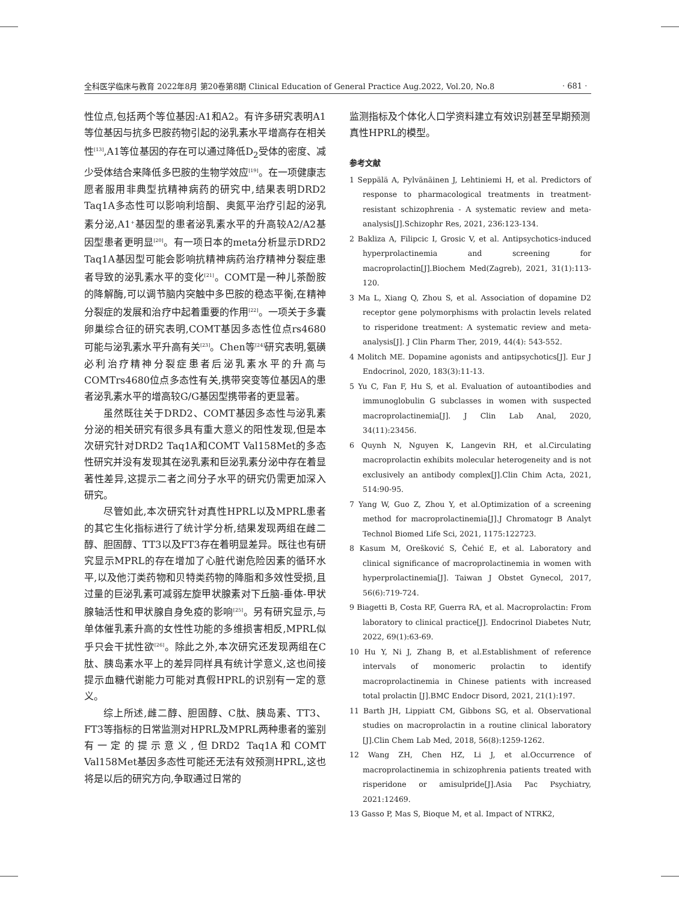全科医学临床与教育 2022年8月 第20卷第8期 Clinical Education of General Practice Aug.2022, Vol.20, No.8 · 681 ·
性位点,包括两个等位基因:A1和A2。有许多研究表明A1等位基因与抗多巴胺药物引起的泌乳素水平增高存在相关性<sup>[13]</sup>,A1等位基因的存在可以通过降低D<sub>2</sub>受体的密度、减少受体结合来降低多巴胺的生物学效应<sup>[19]</sup>。在一项健康志愿者服用非典型抗精神病药的研究中,结果表明DRD2 Taq1A多态性可以影响利培酮、奥氮平治疗引起的泌乳素分泌,A1<sup>+</sup>基因型的患者泌乳素水平的升高较A2/A2基因型患者更明显<sup>[20]</sup>。有一项日本的meta分析显示DRD2 Taq1A基因型可能会影响抗精神病药治疗精神分裂症患者导致的泌乳素水平的变化<sup>[21]</sup>。COMT是一种儿茶酚胺的降解酶,可以调节脑内突触中多巴胺的稳态平衡,在精神分裂症的发展和治疗中起着重要的作用<sup>[22]</sup>。一项关于多囊卵巢综合征的研究表明,COMT基因多态性位点rs4680可能与泌乳素水平升高有关<sup>[23]</sup>。Chen等<sup>[24]</sup>研究表明,氨磺必利治疗精神分裂症患者后泌乳素水平的升高与COMTrs4680位点多态性有关,携带突变等位基因A的患者泌乳素水平的增高较G/G基因型携带者的更显著。
虽然既往关于DRD2、COMT基因多态性与泌乳素分泌的相关研究有很多具有重大意义的阳性发现,但是本次研究针对DRD2 Taq1A和COMT Val158Met的多态性研究并没有发现其在泌乳素和巨泌乳素分泌中存在着显著性差异,这提示二者之间分子水平的研究仍需更加深入研究。
尽管如此,本次研究针对真性HPRL以及MPRL患者的其它生化指标进行了统计学分析,结果发现两组在雌二醇、胆固醇、TT3以及FT3存在着明显差异。既往也有研究显示MPRL的存在增加了心脏代谢危险因素的循环水平,以及他汀类药物和贝特类药物的降脂和多效性受损,且过量的巨泌乳素可减弱左旋甲状腺素对下丘脑-垂体-甲状腺轴活性和甲状腺自身免疫的影响<sup>[25]</sup>。另有研究显示,与单体催乳素升高的女性性功能的多维损害相反,MPRL似乎只会干扰性欲<sup>[26]</sup>。除此之外,本次研究还发现两组在C肽、胰岛素水平上的差异同样具有统计学意义,这也间接提示血糖代谢能力可能对真假HPRL的识别有一定的意义。
综上所述,雌二醇、胆固醇、C肽、胰岛素、TT3、FT3等指标的日常监测对HPRL及MPRL两种患者的鉴别有一定的提示意义,但DRD2 Taq1A和COMT Val158Met基因多态性可能还无法有效预测HPRL,这也将是以后的研究方向,争取通过日常的
监测指标及个体化人口学资料建立有效识别甚至早期预测真性HPRL的模型。
参考文献
1 Seppälä A, Pylvänäinen J, Lehtiniemi H, et al. Predictors of response to pharmacological treatments in treatment-resistant schizophrenia - A systematic review and meta-analysis[J].Schizophr Res, 2021, 236:123-134.
2 Bakliza A, Filipcic I, Grosic V, et al. Antipsychotics-induced hyperprolactinemia and screening for macroprolactin[J].Biochem Med(Zagreb), 2021, 31(1):113-120.
3 Ma L, Xiang Q, Zhou S, et al. Association of dopamine D2 receptor gene polymorphisms with prolactin levels related to risperidone treatment: A systematic review and meta-analysis[J]. J Clin Pharm Ther, 2019, 44(4): 543-552.
4 Molitch ME. Dopamine agonists and antipsychotics[J]. Eur J Endocrinol, 2020, 183(3):11-13.
5 Yu C, Fan F, Hu S, et al. Evaluation of autoantibodies and immunoglobulin G subclasses in women with suspected macroprolactinemia[J]. J Clin Lab Anal, 2020, 34(11):23456.
6 Quynh N, Nguyen K, Langevin RH, et al.Circulating macroprolactin exhibits molecular heterogeneity and is not exclusively an antibody complex[J].Clin Chim Acta, 2021, 514:90-95.
7 Yang W, Guo Z, Zhou Y, et al.Optimization of a screening method for macroprolactinemia[J].J Chromatogr B Analyt Technol Biomed Life Sci, 2021, 1175:122723.
8 Kasum M, Orešković S, Čehić E, et al. Laboratory and clinical significance of macroprolactinemia in women with hyperprolactinemia[J]. Taiwan J Obstet Gynecol, 2017, 56(6):719-724.
9 Biagetti B, Costa RF, Guerra RA, et al. Macroprolactin: From laboratory to clinical practice[J]. Endocrinol Diabetes Nutr, 2022, 69(1):63-69.
10 Hu Y, Ni J, Zhang B, et al.Establishment of reference intervals of monomeric prolactin to identify macroprolactinemia in Chinese patients with increased total prolactin [J].BMC Endocr Disord, 2021, 21(1):197.
11 Barth JH, Lippiatt CM, Gibbons SG, et al. Observational studies on macroprolactin in a routine clinical laboratory [J].Clin Chem Lab Med, 2018, 56(8):1259-1262.
12 Wang ZH, Chen HZ, Li J, et al.Occurrence of macroprolactinemia in schizophrenia patients treated with risperidone or amisulpride[J].Asia Pac Psychiatry, 2021:12469.
13 Gasso P, Mas S, Bioque M, et al. Impact of NTRK2,